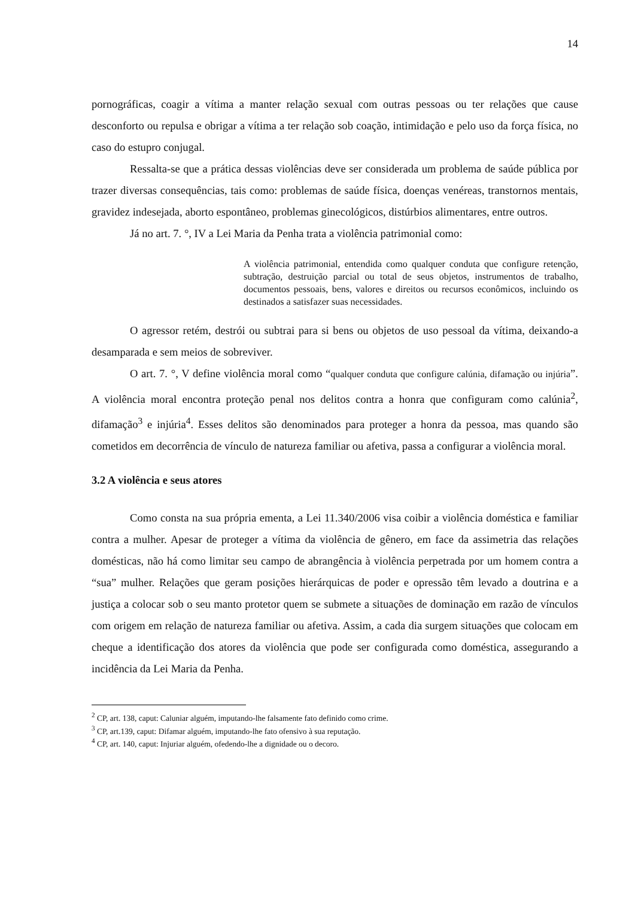14
pornográficas, coagir a vítima a manter relação sexual com outras pessoas ou ter relações que cause desconforto ou repulsa e obrigar a vítima a ter relação sob coação, intimidação e pelo uso da força física, no caso do estupro conjugal.
Ressalta-se que a prática dessas violências deve ser considerada um problema de saúde pública por trazer diversas consequências, tais como: problemas de saúde física, doenças venéreas, transtornos mentais, gravidez indesejada, aborto espontâneo, problemas ginecológicos, distúrbios alimentares, entre outros.
Já no art. 7. °, IV a Lei Maria da Penha trata a violência patrimonial como:
A violência patrimonial, entendida como qualquer conduta que configure retenção, subtração, destruição parcial ou total de seus objetos, instrumentos de trabalho, documentos pessoais, bens, valores e direitos ou recursos econômicos, incluindo os destinados a satisfazer suas necessidades.
O agressor retém, destrói ou subtrai para si bens ou objetos de uso pessoal da vítima, deixando-a desamparada e sem meios de sobreviver.
O art. 7. °, V define violência moral como “qualquer conduta que configure calúnia, difamação ou injúria”. A violência moral encontra proteção penal nos delitos contra a honra que configuram como calúnia<sup>2</sup>, difamação<sup>3</sup> e injúria<sup>4</sup>. Esses delitos são denominados para proteger a honra da pessoa, mas quando são cometidos em decorrência de vínculo de natureza familiar ou afetiva, passa a configurar a violência moral.
3.2 A violência e seus atores
Como consta na sua própria ementa, a Lei 11.340/2006 visa coibir a violência doméstica e familiar contra a mulher. Apesar de proteger a vítima da violência de gênero, em face da assimetria das relações domésticas, não há como limitar seu campo de abrangência à violência perpetrada por um homem contra a “sua” mulher. Relações que geram posições hierárquicas de poder e opressão têm levado a doutrina e a justiça a colocar sob o seu manto protetor quem se submete a situações de dominação em razão de vínculos com origem em relação de natureza familiar ou afetiva. Assim, a cada dia surgem situações que colocam em cheque a identificação dos atores da violência que pode ser configurada como doméstica, assegurando a incidência da Lei Maria da Penha.
<sup>2</sup> CP, art. 138, caput: Caluniar alguém, imputando-lhe falsamente fato definido como crime.
<sup>3</sup> CP, art.139, caput: Difamar alguém, imputando-lhe fato ofensivo à sua reputação.
<sup>4</sup> CP, art. 140, caput: Injuriar alguém, ofedendo-lhe a dignidade ou o decoro.